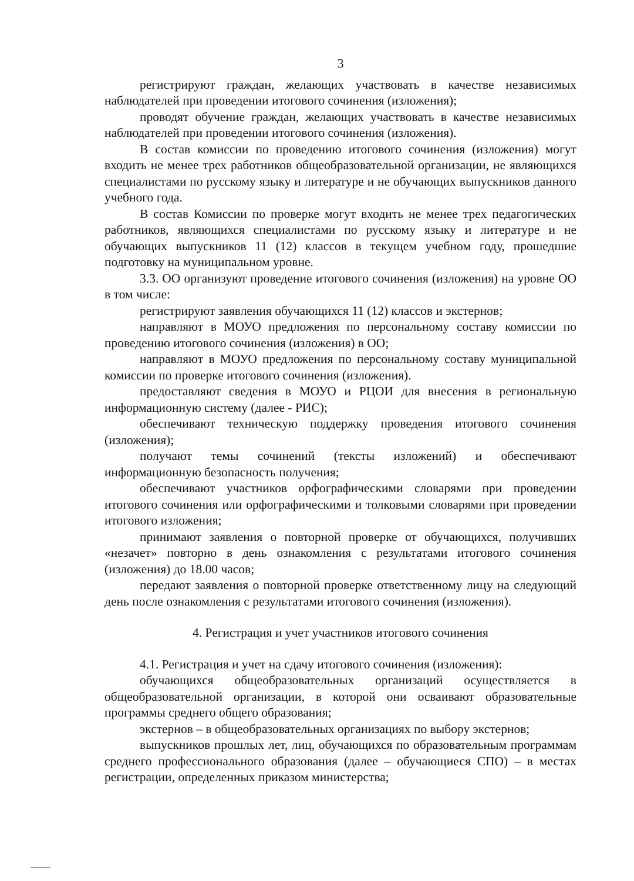3
регистрируют граждан, желающих участвовать в качестве независимых наблюдателей при проведении итогового сочинения (изложения);
проводят обучение граждан, желающих участвовать в качестве независимых наблюдателей при проведении итогового сочинения (изложения).
В состав комиссии по проведению итогового сочинения (изложения) могут входить не менее трех работников общеобразовательной организации, не являющихся специалистами по русскому языку и литературе и не обучающих выпускников данного учебного года.
В состав Комиссии по проверке могут входить не менее трех педагогических работников, являющихся специалистами по русскому языку и литературе и не обучающих выпускников 11 (12) классов в текущем учебном году, прошедшие подготовку на муниципальном уровне.
3.3. ОО организуют проведение итогового сочинения (изложения) на уровне ОО в том числе:
регистрируют заявления обучающихся 11 (12) классов и экстернов;
направляют в МОУО предложения по персональному составу комиссии по проведению итогового сочинения (изложения) в ОО;
направляют в МОУО предложения по персональному составу муниципальной комиссии по проверке итогового сочинения (изложения).
предоставляют сведения в МОУО и РЦОИ для внесения в региональную информационную систему (далее - РИС);
обеспечивают техническую поддержку проведения итогового сочинения (изложения);
получают темы сочинений (тексты изложений) и обеспечивают информационную безопасность получения;
обеспечивают участников орфографическими словарями при проведении итогового сочинения или орфографическими и толковыми словарями при проведении итогового изложения;
принимают заявления о повторной проверке от обучающихся, получивших «незачет» повторно в день ознакомления с результатами итогового сочинения (изложения) до 18.00 часов;
передают заявления о повторной проверке ответственному лицу на следующий день после ознакомления с результатами итогового сочинения (изложения).
4. Регистрация и учет участников итогового сочинения
4.1. Регистрация и учет на сдачу итогового сочинения (изложения):
обучающихся общеобразовательных организаций осуществляется в общеобразовательной организации, в которой они осваивают образовательные программы среднего общего образования;
экстернов – в общеобразовательных организациях по выбору экстернов;
выпускников прошлых лет, лиц, обучающихся по образовательным программам среднего профессионального образования (далее – обучающиеся СПО) – в местах регистрации, определенных приказом министерства;